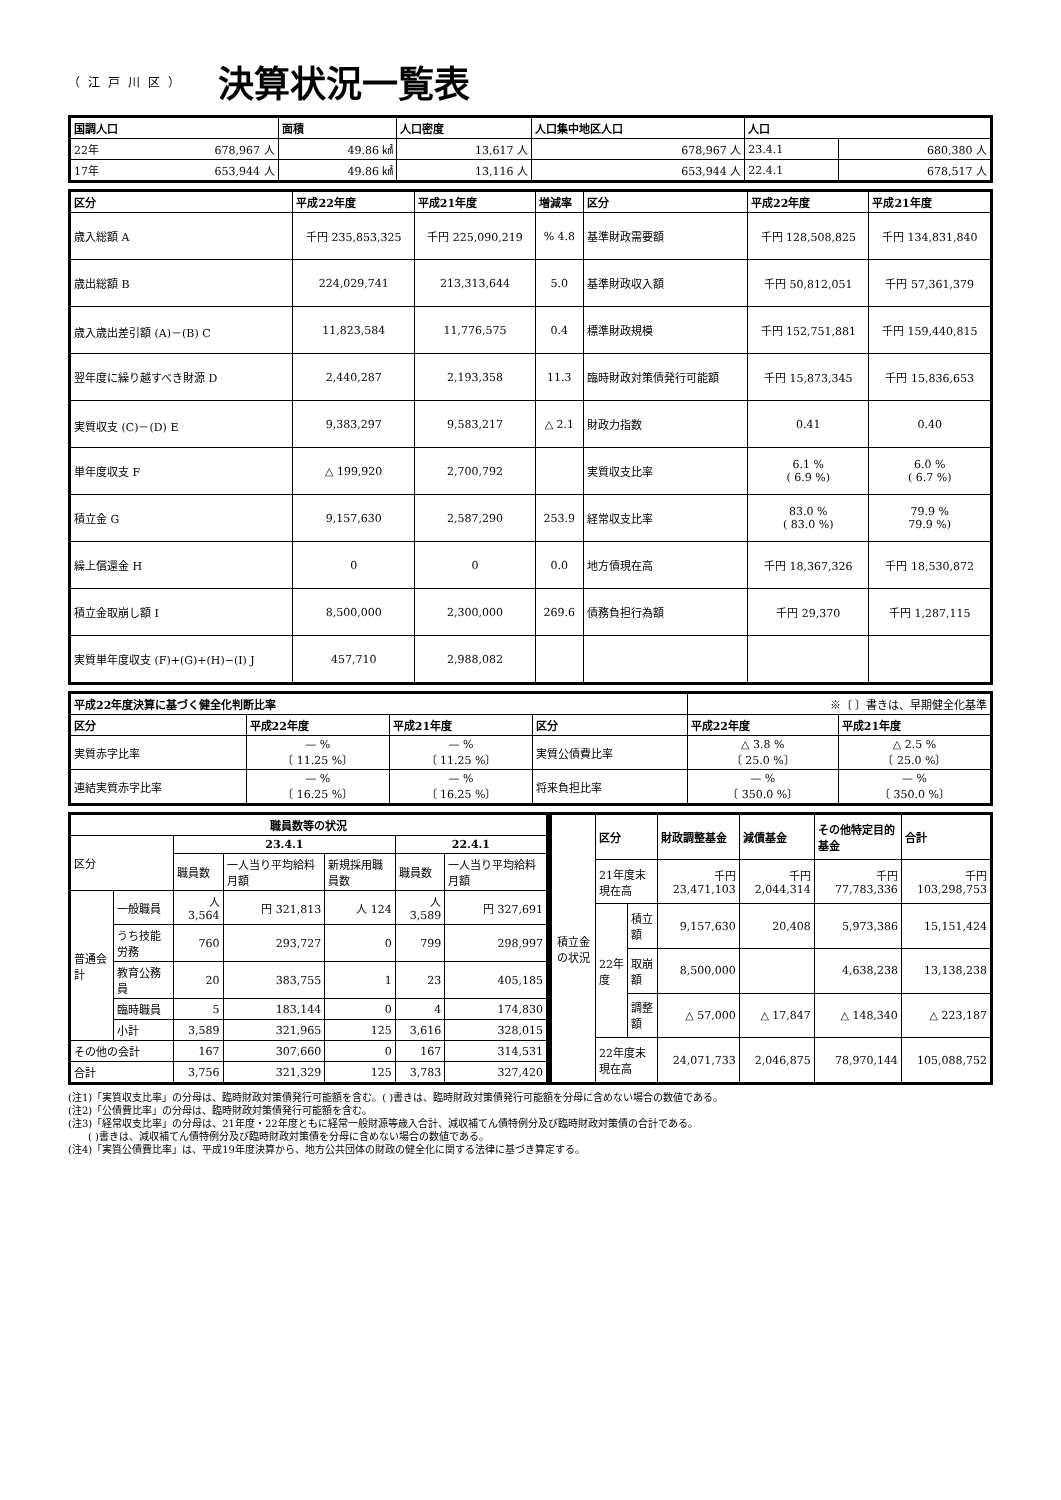（江戸川区） 決算状況一覧表
| 国調人口 | 面積 | 人口密度 | 人口集中地区人口 | 人口 | |
| --- | --- | --- | --- | --- | --- |
| 22年 678,967 人 | 49.86 ㎢ | 13,617 人 | 678,967 人 | 23.4.1 | 680,380 人 |
| 17年 653,944 人 | 49.86 ㎢ | 13,116 人 | 653,944 人 | 22.4.1 | 678,517 人 |
| 区分 | 平成22年度 | 平成21年度 | 増減率 | 区分 | 平成22年度 | 平成21年度 |
| --- | --- | --- | --- | --- | --- | --- |
| 歳入総額 A | 千円 235,853,325 | 千円 225,090,219 | % 4.8 | 基準財政需要額 | 千円 128,508,825 | 千円 134,831,840 |
| 歳出総額 B | 224,029,741 | 213,313,644 | 5.0 | 基準財政収入額 | 千円 50,812,051 | 千円 57,361,379 |
| 歳入歳出差引額 (A)－(B) C | 11,823,584 | 11,776,575 | 0.4 | 標準財政規模 | 千円 152,751,881 | 千円 159,440,815 |
| 翌年度に繰り越すべき財源 D | 2,440,287 | 2,193,358 | 11.3 | 臨時財政対策債発行可能額 | 千円 15,873,345 | 千円 15,836,653 |
| 実質収支 (C)－(D) E | 9,383,297 | 9,583,217 | △ 2.1 | 財政力指数 | 0.41 | 0.40 |
| 単年度収支 F | △ 199,920 | 2,700,792 | | 実質収支比率 | 6.1 % ( 6.9 %) | 6.0 % ( 6.7 %) |
| 積立金 G | 9,157,630 | 2,587,290 | 253.9 | 経常収支比率 | 83.0 % ( 83.0 %) | 79.9 % 79.9 %) |
| 繰上償還金 H | 0 | 0 | 0.0 | 地方債現在高 | 千円 18,367,326 | 千円 18,530,872 |
| 積立金取崩し額 I | 8,500,000 | 2,300,000 | 269.6 | 債務負担行為額 | 千円 29,370 | 千円 1,287,115 |
| 実質単年度収支 (F)+(G)+(H)−(I) J | 457,710 | 2,988,082 | | | | |
| 平成22年度決算に基づく健全化判断比率 | | | | ※〔 〕書きは、早期健全化基準 | |
| 区分 | 平成22年度 | 平成21年度 | 区分 | 平成22年度 | 平成21年度 |
| 実質赤字比率 | — % 〔 11.25 %〕 | — % 〔 11.25 %〕 | 実質公債費比率 | △ 3.8 % 〔 25.0 %〕 | △ 2.5 % 〔 25.0 %〕 |
| 連結実質赤字比率 | — % 〔 16.25 %〕 | — % 〔 16.25 %〕 | 将来負担比率 | — % 〔 350.0 %〕 | — % 〔 350.0 %〕 |
| 職員数等の状況 | | | | | | |
| --- | --- | --- | --- | --- | --- | --- |
| 区分 | | 23.4.1 | | | 22.4.1 | |
| | | 職員数 | 一人当り平均給料月額 | 新規採用職員数 | 職員数 | 一人当り平均給料月額 |
| 普通会計 | 一般職員 | 人 3,564 | 円 321,813 | 人 124 | 人 3,589 | 円 327,691 |
| | うち技能労務 | 760 | 293,727 | 0 | 799 | 298,997 |
| | 教育公務員 | 20 | 383,755 | 1 | 23 | 405,185 |
| | 臨時職員 | 5 | 183,144 | 0 | 4 | 174,830 |
| | 小計 | 3,589 | 321,965 | 125 | 3,616 | 328,015 |
| その他の会計 | | 167 | 307,660 | 0 | 167 | 314,531 |
| 合計 | | 3,756 | 321,329 | 125 | 3,783 | 327,420 |
| 積立金の状況 | 区分 | | 財政調整基金 | 減債基金 | その他特定目的基金 | 合計 |
| | 21年度末現在高 | | 千円 23,471,103 | 千円 2,044,314 | 千円 77,783,336 | 千円 103,298,753 |
| | 22年度 | 積立額 | 9,157,630 | 20,408 | 5,973,386 | 15,151,424 |
| | | 取崩額 | 8,500,000 | | 4,638,238 | 13,138,238 |
| | | 調整額 | △ 57,000 | △ 17,847 | △ 148,340 | △ 223,187 |
| | 22年度末現在高 | | 24,071,733 | 2,046,875 | 78,970,144 | 105,088,752 |
(注1)「実質収支比率」の分母は、臨時財政対策債発行可能額を含む。( )書きは、臨時財政対策債発行可能額を分母に含めない場合の数値である。
(注2)「公債費比率」の分母は、臨時財政対策債発行可能額を含む。
(注3)「経常収支比率」の分母は、21年度・22年度ともに経常一般財源等歳入合計、減収補てん債特例分及び臨時財政対策債の合計である。
　　( )書きは、減収補てん債特例分及び臨時財政対策債を分母に含めない場合の数値である。
(注4)「実質公債費比率」は、平成19年度決算から、地方公共団体の財政の健全化に関する法律に基づき算定する。